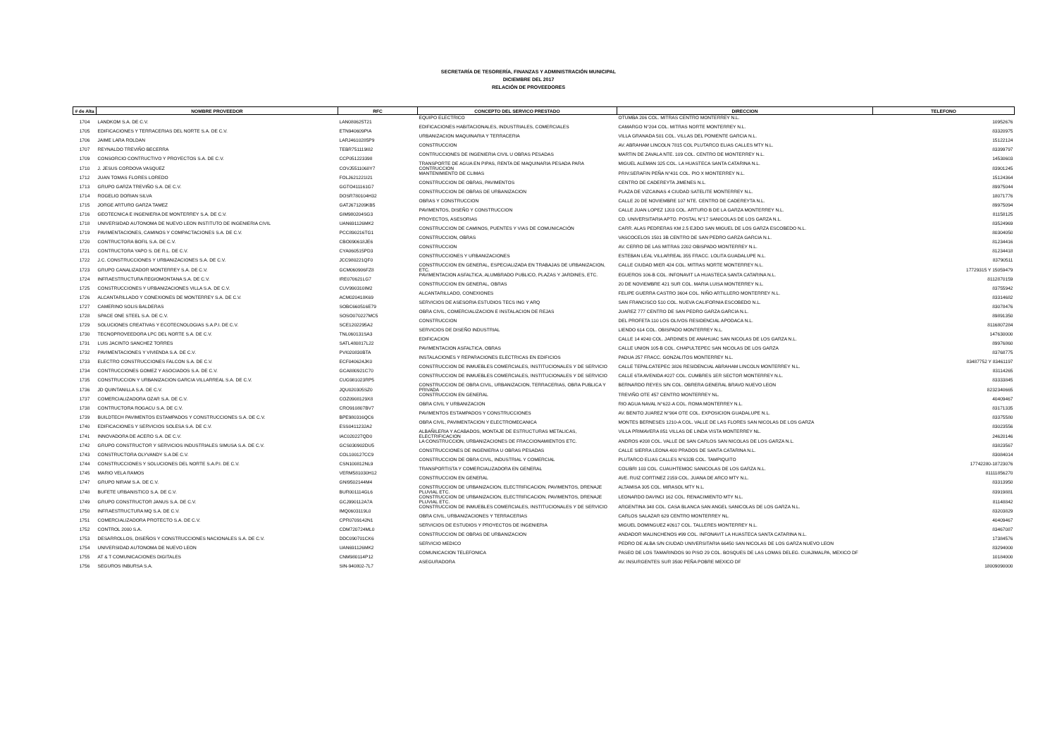SECRETARÍA DE TESORERÍA, FINANZAS Y ADMINISTRACIÓN MUNICIPAL
DICIEMBRE DEL 2017
RELACIÓN DE PROVEEDORES
| # de Alta | NOMBRE PROVEEDOR | RFC | CONCEPTO DEL SERVICO PRESTADO | DIRECCION | TELEFONO |
| --- | --- | --- | --- | --- | --- |
| 1704 | LANDKOM S.A. DE C.V. | LAN080625T21 | EQUIPO ELECTRICO | OTUMBA 206 COL. MITRAS CENTRO MONTERREY N.L. | 10952676 |
| 1705 | EDIFICACIONES Y TERRACERIAS DEL NORTE S.A. DE C.V. | ETN940609PIA | EDIFICACIONES HABITACIONALES, INDUSTRIALES, COMERCIALES | CAMARGO N°204 COL. MITRAS NORTE MONTERREY N.L. | 83320975 |
| 1706 | JAIME LARA ROLDAN | LARJ4610285P9 | URBANIZACION MAQUINARIA Y TERRACERIA | VILLA GRANADA 501 COL. VILLAS DEL PONIENTE GARCIA N.L. | 15122124 |
| 1707 | REYNALDO TREVIÑO BECERRA | TEBR751119I82 | CONSTRUCCION | AV. ABRAHAM LINCOLN 7815 COL PLUTARCO ELIAS CALLES MTY N.L. | 83399797 |
| 1709 | CONSORCIO CONTRUCTIVO Y PROYECTOS S.A. DE C.V. | CCP051223398 | CONTRUCCIONES DE INGENIERIA CIVIL U OBRAS PESADAS | MARTIN DE ZAVALA NTE. 109 COL. CENTRO DE MONTERREY N.L. | 14530603 |
| 1710 | J. JESUS CORDOVA VASQUEZ | COVJ5511068Y7 | TRANSPORTE DE AGUA EN PIPAS, RENTA DE MAQUINARIA PESADA PARA CONTRUCCION | MIGUEL ALEMAN 325 COL. LA HUASTECA SANTA CATARINA N.L. | 83901245 |
| 1712 | JUAN TOMAS FLORES LOREDO | FOLJ621221I21 | MANTENIMIENTO DE CLIMAS | PRIV.SERAFIN PEÑA N°431 COL. PIO X MONTERREY N.L. | 15124364 |
| 1713 | GRUPO GARZA TREVIÑO S.A. DE C.V. | GGTO411161G7 | CONSTRUCCION DE OBRAS, PAVIMENTOS | CENTRO DE CADEREYTA JIMENES N.L. | 89975044 |
| 1714 | ROGELIO DORIAN SILVA | DOSR780104H32 | CONSTRUCCION DE OBRAS DE URBANIZACION | PLAZA DE VIZCAINAS 4 CIUDAD SATELITE MONTERREY N.L. | 18071776 |
| 1715 | JORGE ARTURO GARZA TAMEZ | GATJ671209KB5 | OBRAS Y CONSTRUCCION | CALLE 20 DE NOVIEMBRE 107 NTE. CENTRO DE CADEREYTA N.L. | 89975094 |
| 1716 | GEOTECNICA E INGENIERIA DE MONTERREY S.A. DE C.V. | GIM980204SG3 | PAVIMENTOS, DISEÑO Y CONSTRUCCION | CALLE JUAN LOPEZ 1203 COL. ARTURO B DE LA GARZA MONTERREY N.L. | 81158125 |
| 1718 | UNIVERSIDAD AUTONOMA DE NUEVO LEON INSTITUTO DE INGENIERIA CIVIL | UAN691126MK2 | PROYECTOS, ASESORIAS | CD. UNIVERSITARIA APTO. POSTAL N°17 SANICOLAS DE LOS GARZA N.L. | 83524969 |
| 1719 | PAVIMENTACIONES, CAMINOS Y COMPACTACIONES S.A. DE C.V. | PCC890216TG1 | CONSTRUCCION DE CAMINOS, PUENTES Y VIAS DE COMUNICACIÓN | CARR. ALAS PEDRERAS KM 2.5 EJIDO SAN MIGUEL DE LOS GARZA ESCOBEDO N.L. | 80304050 |
| 1720 | CONTRUCTORA BOFIL S.A. DE C.V. | CBO090618JE6 | CONSTRUCCION, OBRAS | VASCOCELOS 1501 3B CENTRO DE SAN PEDRO GARZA GARCIA N.L. | 81234416 |
| 1721 | CONTRUCTORA YAPO S. DE R.L. DE C.V. | CYA060515PD3 | CONSTRUCCION | AV. CERRO DE LAS MITRAS 2202 OBISPADO MONTERREY N.L. | 81234418 |
| 1722 | J.C. CONSTRUCCIONES Y URBANIZACIONES S.A. DE C.V. | JCC980221QF0 | CONSTRUCCIONES Y URBANIZACIONES | ESTEBAN LEAL VILLARREAL 355 FRACC. LOLITA GUADALUPE N.L. | 83790511 |
| 1723 | GRUPO CANALIZADOR MONTERREY S.A. DE C.V. | GCM060906FZ8 | CONSTRUCCION EN GENERAL, ESPECIALIZADA EN TRABAJAS DE URBANIZACION, ETC. | CALLE CIUDAD MIER 424 COL. MITRAS NORTE MONTERREY N.L. | 17729315 Y 15059479 |
| 1724 | INFRAESTRUCTURA REGIOMONTANA S.A. DE C.V. | IRE070621LG7 | PAVIMENTACION ASFALTICA, ALUMBRADO PUBLICO, PLAZAS Y JARDINES, ETC. | EGUEROS 106-B COL. INFONAVIT LA HUASTECA SANTA CATARINA N.L. | 8112870159 |
| 1725 | CONSTRUCCIONES Y URBANIZACIONES VILLA S.A. DE C.V. | CUV990310IM2 | CONSTRUCCION EN GENERAL, OBRAS | 20 DE NOVIEMBRE 421 SUR COL. MARIA LUISA MONTERREY N.L. | 83755942 |
| 1726 | ALCANTARILLADO Y CONEXIONES DE MONTERREY S.A. DE C.V. | ACM020418K69 | ALCANTARILLADO, CONEXIONES | FELIPE GUERRA CASTRO 3604 COL. NIÑO ARTILLERO MONTERREY N.L. | 83314682 |
| 1727 | CAMERINO SOLIS BALDERAS | SOBC660516E79 | SERVICIOS DE ASESORIA ESTUDIOS TECS ING Y ARQ | SAN FRANCISCO 510 COL. NUEVA CALIFORNIA ESCOBEDO N.L. | 83078476 |
| 1728 | SPACE ONE STEEL S.A. DE C.V. | SOSO070227MC5 | OBRA CIVIL, COMERCIALIZACION E INSTALACION DE REJAS | JUAREZ 777 CENTRO DE SAN PEDRO GARZA GARCIA N.L. | 89891350 |
| 1729 | SOLUCIONES CREATIVAS Y ECOTECNOLOGIAS S.A.P.I. DE C.V. | SCE1202295A2 | CONSTRUCCION | DEL PROFETA 110 LOS OLIVOS RESIDENCIAL APODACA N.L. | 8116807284 |
| 1730 | TECNOPROVEEDORA LPC DEL NORTE S.A. DE C.V. | TNL060131SA3 | SERVICIOS DE DISEÑO INDUSTRIAL | LIENDO 614 COL. OBISPADO MONTERREY N.L. | 147630000 |
| 1731 | LUIS JACINTO SANCHEZ TORRES | SATL480817L22 | EDIFICACION | CALLE 14 #240 COL. JARDINES DE ANAHUAC SAN NICOLAS DE LOS GARZA N.L. | 89976860 |
| 1732 | PAVIMENTACIONES Y VIVIENDA S.A. DE C.V. | PVI020830BTA | PAVIMENTACION ASFALTICA, OBRAS | CALLE UNION 105-B COL. CHAPULTEPEC SAN NICOLAS DE LOS GARZA | 83768775 |
| 1733 | ELECTRO CONSTRUCCIONES FALCON S.A. DE C.V. | ECF040624JK0 | INSTALACIONES Y REPARACIONES ELECTRICAS EN EDIFICIOS | PADUA 257 FRACC. GONZALITOS MONTERREY N.L. | 83487752 Y 83461197 |
| 1734 | CONTRUCCIONES GOMEZ Y ASOCIADOS S.A. DE C.V. | GCA880921C70 | CONSTRUCCION DE INMUEBLES COMERCIALES, INSTITUCIONALES Y DE SERVICIO | CALLE TEPALCATEPEC 3826 RESIDENCIAL ABRAHAM LINCOLN MONTERREY N.L. | 83114265 |
| 1735 | CONSTRUCCION Y URBANIZACION GARCIA VILLARREAL S.A. DE C.V. | CUG981023RP5 | CONSTRUCCION DE INMUEBLES COMERCIALES, INSTITUCIONALES Y DE SERVICIO | CALLE 6TA AVENIDA #227 COL. CUMBRES 1ER SECTOR MONTERREY N.L. | 83333845 |
| 1736 | JD QUINTANILLA S.A. DE C.V. | JQU020305SZ0 | CONSTRUCCION DE OBRA CIVIL, URBANIZACION, TERRACERIAS, OBRA PUBLICA Y PRIVADA | BERNARDO REYES S/N COL. OBRERA GENERAL BRAVO NUEVO LEON | 8232340665 |
| 1737 | COMERCIALIZADORA OZAR S.A. DE C.V. | COZ0908129X8 | CONSTRUCCION EN GENERAL | TREVIÑO OTE 457 CENTRO MONTERREY NL. | 40409467 |
| 1738 | CONTRUCTORA ROGACU S.A. DE C.V. | CRO910807BV7 | OBRA CIVIL Y URBANIZACION | RIO AGUA NAVAL N°622-A COL. ROMA MONTERREY N.L. | 83171335 |
| 1739 | BUILDTECH PAVIMENTOS ESTAMPADOS Y CONSTRUCCIONES S.A. DE C.V. | BPE980316QC6 | PAVIMENTOS ESTAMPADOS Y CONSTRUCCIONES | AV. BENITO JUAREZ N°904 OTE COL. EXPOSICION GUADALUPE N.L. | 83375580 |
| 1740 | EDIFICACIONES Y SERVICIOS SOLESA S.A. DE C.V. | ESS0411232A2 | OBRA CIVIL, PAVIMENTACION Y ELECTROMECANICA | MONTES BERNESES 1210-A COL. VALLE DE LAS FLORES SAN NICOLAS DE LOS GARZA | 83023556 |
| 1741 | INNOVADORA DE ACERO S.A. DE C.V. | IAC020227QD0 | ALBAÑILERIA Y ACABADOS, MONTAJE DE ESTRUCTURAS METALICAS, ELECTRIFICACION | VILLA PRIMAVERA 851 VILLAS DE LINDA VISTA MONTERREY NL. | 24620146 |
| 1742 | GRUPO CONSTRUCTOR Y SERVICIOS INDUSTRIALES SIMUSA S.A. DE C.V. | GCS030902DU5 | LA CONSTRUCCION, URBANIZACIONES DE FRACCIONAMIENTOS ETC. | ANDROS #208 COL. VALLE DE SAN CARLOS SAN NICOLAS DE LOS GARZA N.L. | 83823567 |
| 1743 | CONSTRUCTORA OLYVANDY S.A DE C.V. | COL100127CC9 | CONSTRUCCIONES DE INGENIERIA U OBRAS PESADAS | CALLE SIERRA LEONA 400 PRADOS DE SANTA CATARINA N.L. | 83084014 |
| 1744 | CONSTRUCCIONES Y SOLUCIONES DEL NORTE S.A.P.I. DE C.V. | CSN100812NL9 | CONSTRUCCION DE OBRA CIVIL, INDUSTRIAL Y COMERCIAL | PLUTARCO ELIAS CALLES N°632B COL. TAMPIQUITO | 17742280-18723076 |
| 1745 | MARIO VELA RAMOS | VERM581030H12 | TRANSPORTISTA Y COMERCIALIZADORA EN GENERAL | COLIBRI 103 COL. CUAUHTEMOC SANICOLAS DE LOS GARZA N.L. | 81111856270 |
| 1747 | GRUPO NIRAM S.A. DE C.V. | GNI9502144M4 | CONSTRUCCION EN GENERAL | AVE. RUIZ CORTINEZ 2159 COL. JUANA DE ARCO MTY N.L. | 83313950 |
| 1748 | BUFETE URBANISTICO S.A. DE C.V. | BUR001114GL6 | CONSTRUCCION DE URBANIZACION, ELECTRIFICACION, PAVIMENTOS, DRENAJE PLUVIAL ETC. | ALTAMISA 305 COL. MIRASOL MTY N.L. | 83919881 |
| 1749 | GRUPO CONSTRUCTOR JANUS S.A. DE C.V. | GCJ990112A7A | CONSTRUCCION DE URBANIZACION, ELECTRIFICACION, PAVIMENTOS, DRENAJE PLUVIAL ETC. | LEONARDO DAVINCI 162 COL. RENACIMIENTO MTY N.L. | 81148842 |
| 1750 | INFRAESTRUCTURA MQ S.A. DE C.V. | IMQ0603119L0 | CONSTRUCCION DE INMUEBLES COMERCIALES, INSTITUCIONALES Y DE SERVICIO | ARGENTINA 348 COL. CASA BLANCA SAN ANGEL SANICOLAS DE LOS GARZA N.L. | 83203829 |
| 1751 | COMERCIALIZADORA PROTECTO S.A. DE C.V. | CPR0709142N1 | OBRA CIVIL, URBANIZACIONES Y TERRACERIAS | CARLOS SALAZAR 629 CENTRO MONTERREY NL. | 40409467 |
| 1752 | CONTROL 2000 S.A. | CDM720724ML0 | SERVICIOS DE ESTUDIOS Y PROYECTOS DE INGENIERIA | MIGUEL DOMINGUEZ #2617 COL. TALLERES MONTERREY N.L. | 83467087 |
| 1753 | DESARROLLOS, DISEÑOS Y CONSTRUCCIONES NACIONALES S.A. DE C.V. | DDC090701CK6 | CONSTRUCCION DE OBRAS DE URBANIZACION | ANDADOR MALINCHENOS #99 COL. INFONAVIT LA HUASTECA SANTA CATARINA N.L. | 17384576 |
| 1754 | UNIVERSIDAD AUTONOMA DE NUEVO LEON | UAN691126MK2 | SERVICIO MEDICO | PEDRO DE ALBA S/N CIUDAD UNIVERSITARIA 66450 SAN NICOLAS DE LOS GARZA NUEVO LEON | 83294000 |
| 1755 | AT & T COMUNICACIONES DIGITALES | CNM980114P12 | COMUNICACION TELEFONICA | PASEO DE LOS TAMARINDOS 90 PISO 29 COL. BOSQUES DE LAS LOMAS DELEG. CUAJIMALPA, MEXICO DF | 10184000 |
| 1756 | SEGUROS INBURSA S.A. | SIN-940802-7L7 | ASEGURADORA | AV. INSURGENTES SUR 3500 PEÑA POBRE MEXICO DF | 18009090000 |